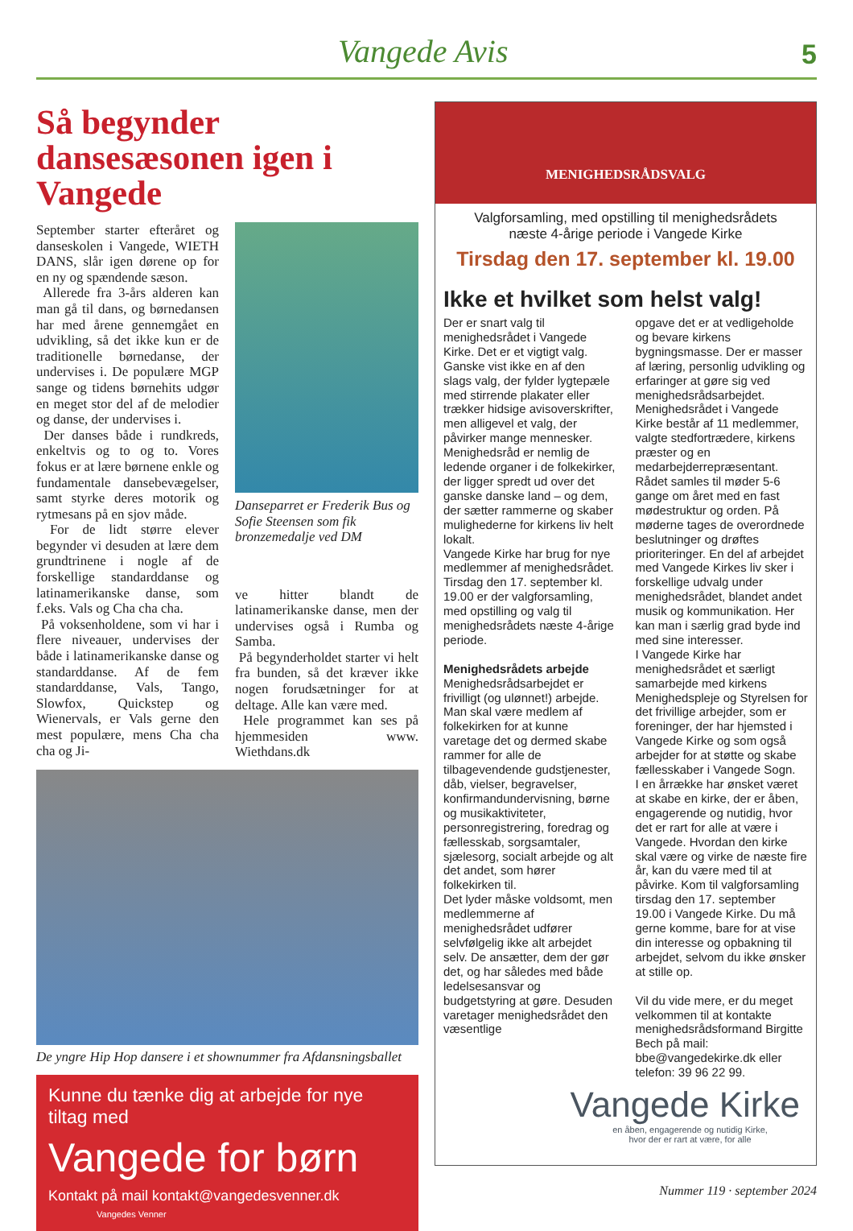Vangede Avis 5
Så begynder dansesæsonen igen i Vangede
September starter efteråret og danseskolen i Vangede, WIETH DANS, slår igen dørene op for en ny og spændende sæson.
Allerede fra 3-års alderen kan man gå til dans, og børnedansen har med årene gennemgået en udvikling, så det ikke kun er de traditionelle børnedanse, der undervises i. De populære MGP sange og tidens børnehits udgør en meget stor del af de melodier og danse, der undervises i.
Der danses både i rundkreds, enkeltvis og to og to. Vores fokus er at lære børnene enkle og fundamentale dansebevægelser, samt styrke deres motorik og rytmesans på en sjov måde.
For de lidt større elever begynder vi desuden at lære dem grundtrinene i nogle af de forskellige standarddanse og latinamerikanske danse, som f.eks. Vals og Cha cha cha.
På voksenholdene, som vi har i flere niveauer, undervises der både i latinamerikanske danse og standarddanse. Af de fem standarddanse, Vals, Tango, Slowfox, Quickstep og Wienervals, er Vals gerne den mest populære, mens Cha cha cha og Ji-
Danseparret er Frederik Bus og Sofie Steensen som fik bronzemedalje ved DM
ve hitter blandt de latinamerikanske danse, men der undervises også i Rumba og Samba.
På begynderholdet starter vi helt fra bunden, så det kræver ikke nogen forudsætninger for at deltage. Alle kan være med.
Hele programmet kan ses på hjemmesiden www. Wiethdans.dk
De yngre Hip Hop dansere i et shownummer fra Afdansningsballet
Kunne du tænke dig at arbejde for nye tiltag med
Vangede for børn
Kontakt på mail kontakt@vangedesvenner.dk Vangedes Venner
MENIGHEDSRÅDSVALG
Valgforsamling, med opstilling til menighedsrådets
næste 4-årige periode i Vangede Kirke
Tirsdag den 17. september kl. 19.00
Ikke et hvilket som helst valg!
Der er snart valg til menighedsrådet i Vangede Kirke. Det er et vigtigt valg. Ganske vist ikke en af den slags valg, der fylder lygtepæle med stirrende plakater eller trækker hidsige avisoverskrifter, men alligevel et valg, der påvirker mange mennesker.
Menighedsråd er nemlig de ledende organer i de folkekirker, der ligger spredt ud over det ganske danske land – og dem, der sætter rammerne og skaber mulighederne for kirkens liv helt lokalt.
Vangede Kirke har brug for nye medlemmer af menighedsrådet. Tirsdag den 17. september kl. 19.00 er der valgforsamling, med opstilling og valg til menighedsrådets næste 4-årige periode.
Menighedsrådets arbejde
Menighedsrådsarbejdet er frivilligt (og ulønnet!) arbejde. Man skal være medlem af folkekirken for at kunne varetage det og dermed skabe rammer for alle de tilbagevendende gudstjenester, dåb, vielser, begravelser, konfirmandundervisning, børne og musikaktiviteter, personregistrering, foredrag og fællesskab, sorgsamtaler, sjælesorg, socialt arbejde og alt det andet, som hører folkekirken til.
Det lyder måske voldsomt, men medlemmerne af menighedsrådet udfører selvfølgelig ikke alt arbejdet selv. De ansætter, dem der gør det, og har således med både ledelsesansvar og budgetstyring at gøre. Desuden varetager menighedsrådet den væsentlige
opgave det er at vedligeholde og bevare kirkens bygningsmasse. Der er masser af læring, personlig udvikling og erfaringer at gøre sig ved menighedsrådsarbejdet.
Menighedsrådet i Vangede Kirke består af 11 medlemmer, valgte stedfortrædere, kirkens præster og en medarbejderrepræsentant. Rådet samles til møder 5-6 gange om året med en fast mødestruktur og orden. På møderne tages de overordnede beslutninger og drøftes prioriteringer. En del af arbejdet med Vangede Kirkes liv sker i forskellige udvalg under menighedsrådet, blandet andet musik og kommunikation. Her kan man i særlig grad byde ind med sine interesser.
I Vangede Kirke har menighedsrådet et særligt samarbejde med kirkens Menighedspleje og Styrelsen for det frivillige arbejder, som er foreninger, der har hjemsted i Vangede Kirke og som også arbejder for at støtte og skabe fællesskaber i Vangede Sogn.
I en årrække har ønsket været at skabe en kirke, der er åben, engagerende og nutidig, hvor det er rart for alle at være i Vangede. Hvordan den kirke skal være og virke de næste fire år, kan du være med til at påvirke. Kom til valgforsamling tirsdag den 17. september 19.00 i Vangede Kirke. Du må gerne komme, bare for at vise din interesse og opbakning til arbejdet, selvom du ikke ønsker at stille op.
Vil du vide mere, er du meget velkommen til at kontakte menighedsrådsformand Birgitte Bech på mail: bbe@vangedekirke.dk eller telefon: 39 96 22 99.
Vangede Kirke
en åben, engagerende og nutidig Kirke,
hvor der er rart at være, for alle
Nummer 119 · september 2024